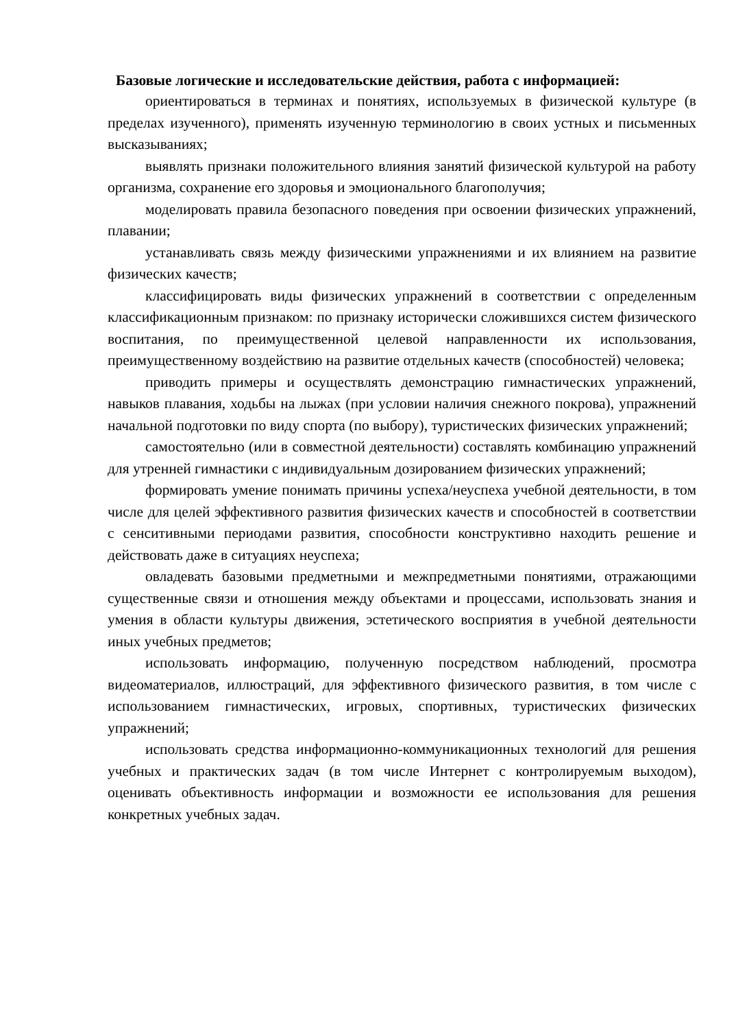Базовые логические и исследовательские действия, работа с информацией:
ориентироваться в терминах и понятиях, используемых в физической культуре (в пределах изученного), применять изученную терминологию в своих устных и письменных высказываниях;
выявлять признаки положительного влияния занятий физической культурой на работу организма, сохранение его здоровья и эмоционального благополучия;
моделировать правила безопасного поведения при освоении физических упражнений, плавании;
устанавливать связь между физическими упражнениями и их влиянием на развитие физических качеств;
классифицировать виды физических упражнений в соответствии с определенным классификационным признаком: по признаку исторически сложившихся систем физического воспитания, по преимущественной целевой направленности их использования, преимущественному воздействию на развитие отдельных качеств (способностей) человека;
приводить примеры и осуществлять демонстрацию гимнастических упражнений, навыков плавания, ходьбы на лыжах (при условии наличия снежного покрова), упражнений начальной подготовки по виду спорта (по выбору), туристических физических упражнений;
самостоятельно (или в совместной деятельности) составлять комбинацию упражнений для утренней гимнастики с индивидуальным дозированием физических упражнений;
формировать умение понимать причины успеха/неуспеха учебной деятельности, в том числе для целей эффективного развития физических качеств и способностей в соответствии с сенситивными периодами развития, способности конструктивно находить решение и действовать даже в ситуациях неуспеха;
овладевать базовыми предметными и межпредметными понятиями, отражающими существенные связи и отношения между объектами и процессами, использовать знания и умения в области культуры движения, эстетического восприятия в учебной деятельности иных учебных предметов;
использовать информацию, полученную посредством наблюдений, просмотра видеоматериалов, иллюстраций, для эффективного физического развития, в том числе с использованием гимнастических, игровых, спортивных, туристических физических упражнений;
использовать средства информационно-коммуникационных технологий для решения учебных и практических задач (в том числе Интернет с контролируемым выходом), оценивать объективность информации и возможности ее использования для решения конкретных учебных задач.